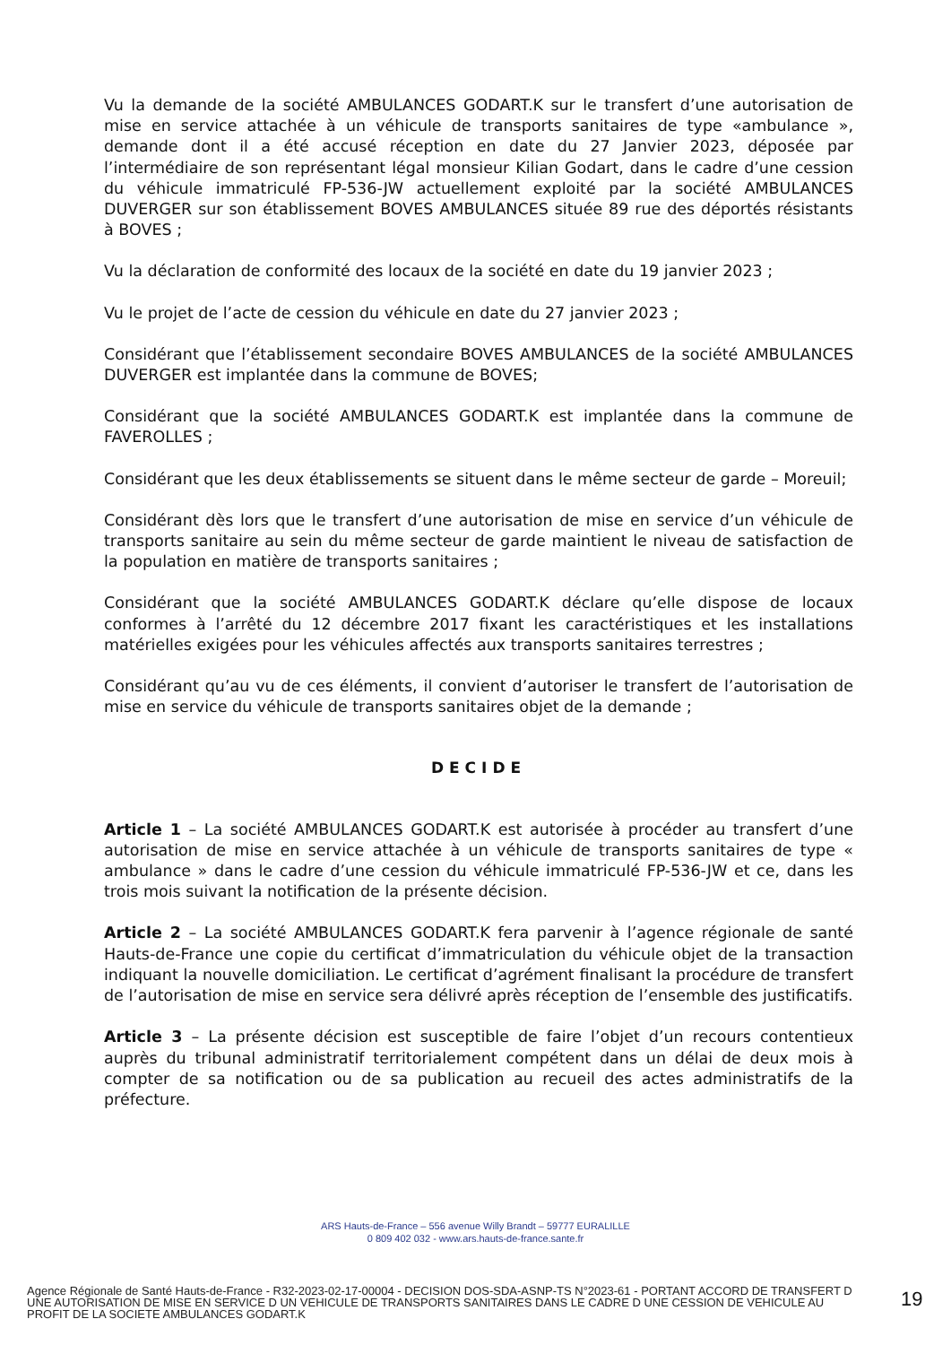Vu la demande de la société AMBULANCES GODART.K sur le transfert d’une autorisation de mise en service attachée à un véhicule de transports sanitaires de type «ambulance », demande dont il a été accusé réception en date du 27 Janvier 2023, déposée par l’intermédiaire de son représentant légal monsieur Kilian Godart, dans le cadre d’une cession du véhicule immatriculé FP-536-JW actuellement exploité par la société AMBULANCES DUVERGER sur son établissement BOVES AMBULANCES située 89 rue des déportés résistants à BOVES ;
Vu la déclaration de conformité des locaux de la société en date du 19 janvier 2023 ;
Vu le projet de l’acte de cession du véhicule en date du 27 janvier 2023 ;
Considérant que l’établissement secondaire BOVES AMBULANCES de la société AMBULANCES DUVERGER est implantée dans la commune de BOVES;
Considérant que la société AMBULANCES GODART.K est implantée dans la commune de FAVEROLLES ;
Considérant que les deux établissements se situent dans le même secteur de garde – Moreuil;
Considérant dès lors que le transfert d’une autorisation de mise en service d’un véhicule de transports sanitaire au sein du même secteur de garde maintient le niveau de satisfaction de la population en matière de transports sanitaires ;
Considérant que la société AMBULANCES GODART.K déclare qu’elle dispose de locaux conformes à l’arrêté du 12 décembre 2017 fixant les caractéristiques et les installations matérielles exigées pour les véhicules affectés aux transports sanitaires terrestres ;
Considérant qu’au vu de ces éléments, il convient d’autoriser le transfert de l’autorisation de mise en service du véhicule de transports sanitaires objet de la demande ;
DECIDE
Article 1 – La société AMBULANCES GODART.K est autorisée à procéder au transfert d’une autorisation de mise en service attachée à un véhicule de transports sanitaires de type « ambulance » dans le cadre d’une cession du véhicule immatriculé FP-536-JW et ce, dans les trois mois suivant la notification de la présente décision.
Article 2 – La société AMBULANCES GODART.K fera parvenir à l’agence régionale de santé Hauts-de-France une copie du certificat d’immatriculation du véhicule objet de la transaction indiquant la nouvelle domiciliation. Le certificat d’agrément finalisant la procédure de transfert de l’autorisation de mise en service sera délivré après réception de l’ensemble des justificatifs.
Article 3 – La présente décision est susceptible de faire l’objet d’un recours contentieux auprès du tribunal administratif territorialement compétent dans un délai de deux mois à compter de sa notification ou de sa publication au recueil des actes administratifs de la préfecture.
ARS Hauts-de-France – 556 avenue Willy Brandt – 59777 EURALILLE
0 809 402 032 - www.ars.hauts-de-france.sante.fr
Agence Régionale de Santé Hauts-de-France - R32-2023-02-17-00004 - DECISION DOS-SDA-ASNP-TS N°2023-61 - PORTANT ACCORD DE TRANSFERT D UNE AUTORISATION DE MISE EN SERVICE D UN VEHICULE DE TRANSPORTS SANITAIRES DANS LE CADRE D UNE CESSION DE VEHICULE AU PROFIT DE LA SOCIETE AMBULANCES GODART.K
19